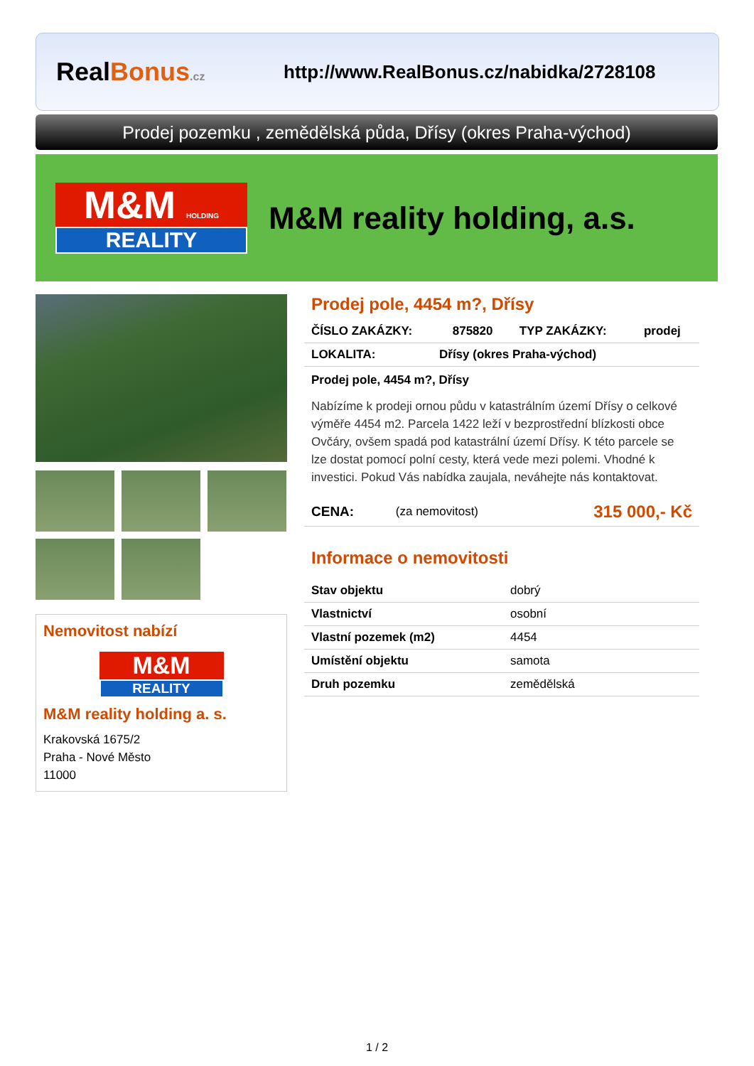RealBonus.cz
http://www.RealBonus.cz/nabidka/2728108
Prodej pozemku , zemědělská půda, Dřísy (okres Praha-východ)
M&M HOLDING
REALITY
M&M reality holding, a.s.
Nemovitost nabízí
M&M
REALITY
M&M reality holding a. s.
Krakovská 1675/2
Praha - Nové Město
11000
Prodej pole, 4454 m?, Dřísy
| ČÍSLO ZAKÁZKY: | 875820 | TYP ZAKÁZKY: | prodej |
| LOKALITA: | Dřísy (okres Praha-východ) |
Prodej pole, 4454 m?, Dřísy
Nabízíme k prodeji ornou půdu v katastrálním území Dřísy o celkové výměře 4454 m2. Parcela 1422 leží v bezprostřední blízkosti obce Ovčáry, ovšem spadá pod katastrální území Dřísy. K této parcele se lze dostat pomocí polní cesty, která vede mezi polemi. Vhodné k investici. Pokud Vás nabídka zaujala, neváhejte nás kontaktovat.
| CENA: | (za nemovitost) | 315 000,- Kč |
Informace o nemovitosti
| Stav objektu | dobrý |
| Vlastnictví | osobní |
| Vlastní pozemek (m2) | 4454 |
| Umístění objektu | samota |
| Druh pozemku | zemědělská |
1 / 2